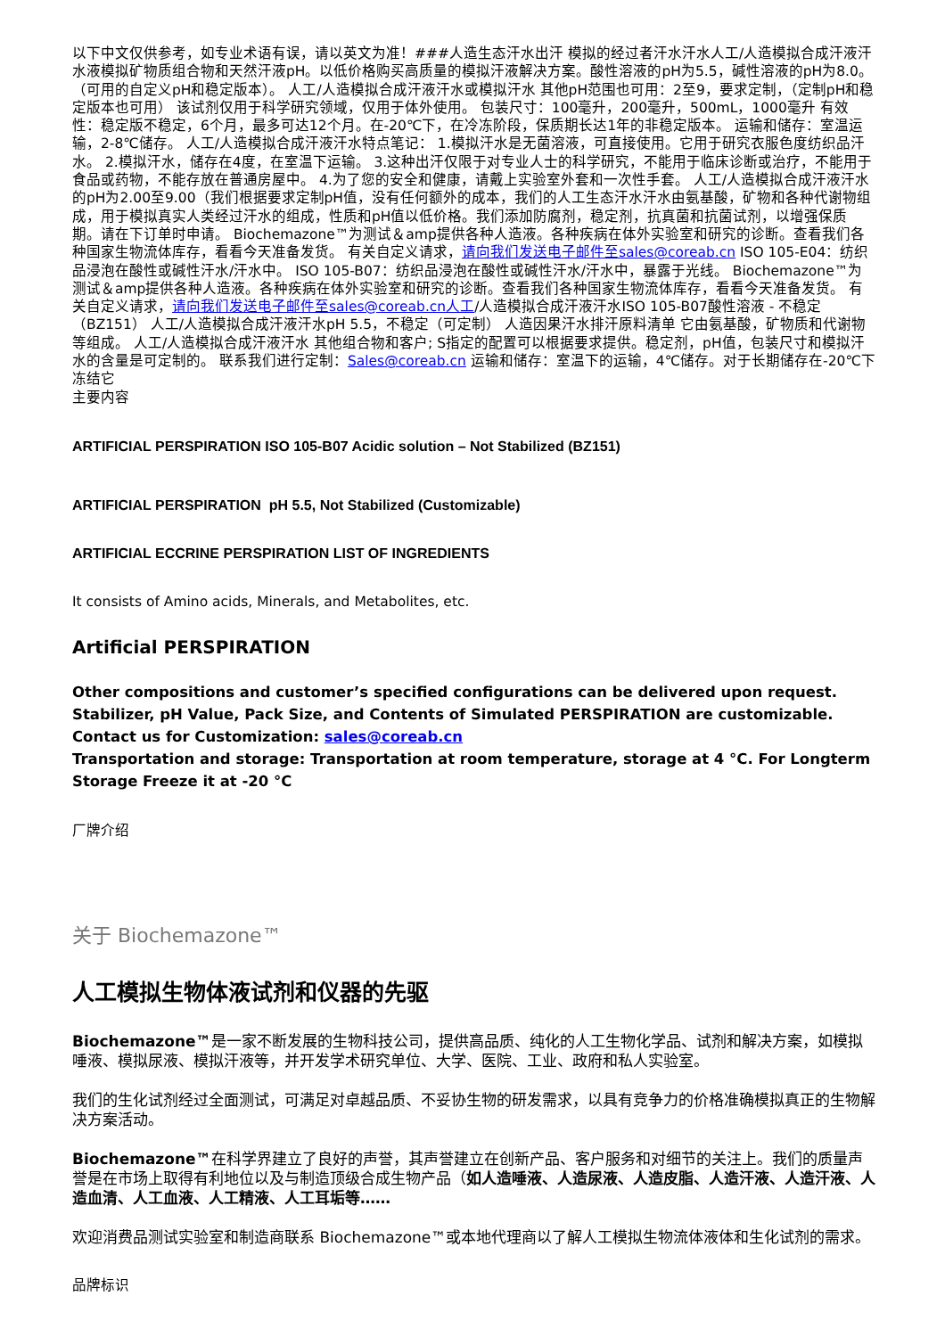以下中文仅供参考，如专业术语有误，请以英文为准！###人造生态汗水出汗 模拟的经过者汗水汗水人工/人造模拟合成汗液汗水液模拟矿物质组合物和天然汗液pH。以低价格购买高质量的模拟汗液解决方案。酸性溶液的pH为5.5，碱性溶液的pH为8.0。 （可用的自定义pH和稳定版本）。 人工/人造模拟合成汗液汗水或模拟汗水 其他pH范围也可用：2至9，要求定制，（定制pH和稳定版本也可用） 该试剂仅用于科学研究领域，仅用于体外使用。 包装尺寸：100毫升，200毫升，500mL，1000毫升 有效性：稳定版不稳定，6个月，最多可达12个月。在-20℃下，在冷冻阶段，保质期长达1年的非稳定版本。 运输和储存：室温运输，2-8℃储存。 人工/人造模拟合成汗液汗水特点笔记： 1.模拟汗水是无菌溶液，可直接使用。它用于研究衣服色度纺织品汗水。 2.模拟汗水，储存在4度，在室温下运输。 3.这种出汗仅限于对专业人士的科学研究，不能用于临床诊断或治疗，不能用于食品或药物，不能存放在普通房屋中。 4.为了您的安全和健康，请戴上实验室外套和一次性手套。 人工/人造模拟合成汗液汗水的pH为2.00至9.00（我们根据要求定制pH值，没有任何额外的成本，我们的人工生态汗水汗水由氨基酸，矿物和各种代谢物组成，用于模拟真实人类经过汗水的组成，性质和pH值以低价格。我们添加防腐剂，稳定剂，抗真菌和抗菌试剂，以增强保质期。请在下订单时申请。 Biochemazone™为测试＆amp提供各种人造液。各种疾病在体外实验室和研究的诊断。查看我们各种国家生物流体库存，看看今天准备发货。 有关自定义请求，请向我们发送电子邮件至sales@coreab.cn ISO 105-E04：纺织品浸泡在酸性或碱性汗水/汗水中。 ISO 105-B07：纺织品浸泡在酸性或碱性汗水/汗水中，暴露于光线。 Biochemazone™为测试＆amp提供各种人造液。各种疾病在体外实验室和研究的诊断。查看我们各种国家生物流体库存，看看今天准备发货。 有关自定义请求，请向我们发送电子邮件至sales@coreab.cn人工/人造模拟合成汗液汗水ISO 105-B07酸性溶液 - 不稳定（BZ151） 人工/人造模拟合成汗液汗水pH 5.5，不稳定（可定制） 人造因果汗水排汗原料清单 它由氨基酸，矿物质和代谢物等组成。 人工/人造模拟合成汗液汗水 其他组合物和客户; S指定的配置可以根据要求提供。稳定剂，pH值，包装尺寸和模拟汗水的含量是可定制的。 联系我们进行定制：Sales@coreab.cn 运输和储存：室温下的运输，4℃储存。对于长期储存在-20℃下冻结它
主要内容
ARTIFICIAL PERSPIRATION ISO 105-B07 Acidic solution – Not Stabilized (BZ151)
ARTIFICIAL PERSPIRATION pH 5.5, Not Stabilized (Customizable)
ARTIFICIAL ECCRINE PERSPIRATION LIST OF INGREDIENTS
It consists of Amino acids, Minerals, and Metabolites, etc.
Artificial PERSPIRATION
Other compositions and customer’s specified configurations can be delivered upon request. Stabilizer, pH Value, Pack Size, and Contents of Simulated PERSPIRATION are customizable.
Contact us for Customization: sales@coreab.cn
Transportation and storage: Transportation at room temperature, storage at 4 °C. For Longterm Storage Freeze it at -20 °C
厂牌介绍
关于 Biochemazone™
人工模拟生物体液试剂和仪器的先驱
Biochemazone™是一家不断发展的生物科技公司，提供高品质、纯化的人工生物化学品、试剂和解决方案，如模拟唾液、模拟尿液、模拟汗液等，并开发学术研究单位、大学、医院、工业、政府和私人实验室。
我们的生化试剂经过全面测试，可满足对卓越品质、不妥协生物的研发需求，以具有竞争力的价格准确模拟真正的生物解决方案活动。
Biochemazone™在科学界建立了良好的声誉，其声誉建立在创新产品、客户服务和对细节的关注上。我们的质量声誉是在市场上取得有利地位以及与制造顶级合成生物产品（如人造唾液、人造尿液、人造皮脂、人造汗液、人造汗液、人造血清、人工血液、人工精液、人工耳垢等……
欢迎消费品测试实验室和制造商联系 Biochemazone™或本地代理商以了解人工模拟生物流体液体和生化试剂的需求。
品牌标识